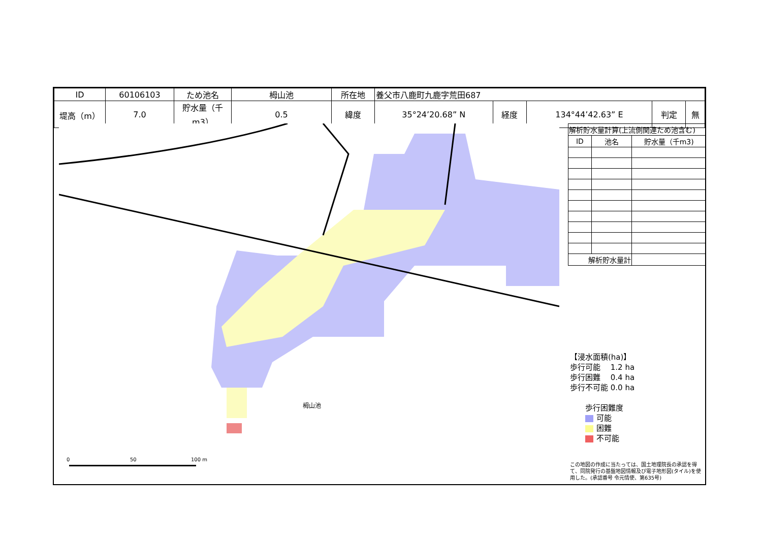| ID | 60106103 | ため池名 | 栂山池 | 所在地 | 養父市八鹿町九鹿字荒田687 | | | | |
| 堤高（m） | 7.0 | 貯水量（千m3） | 0.5 | 緯度 | 35°24’20.68” N | 経度 | 134°44’42.63” E | 判定 | 無 |
0
50
100 m
栂山池
| 解析貯水量計算(上流側関連ため池含む) | | |
| ID | 池名 | 貯水量（千m3) |
| 解析貯水量計 | | |
【浸水面積(ha)】
歩行可能　 1.2 ha
歩行困難　 0.4 ha
歩行不可能 0.0 ha
歩行困難度
可能
困難
不可能
この地図の作成に当たっては、国土地理院長の承認を得て、同院発行の基盤地図情報及び電子地形図(タイル)を使用した。(承認番号 令元情使、第635号)